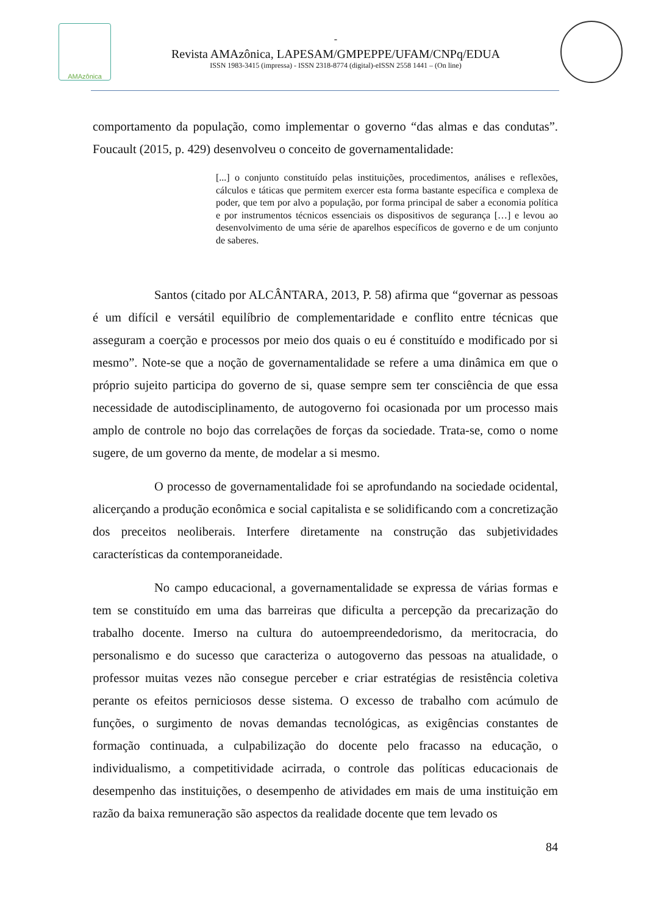AMAzônica
-
Revista AMAzônica, LAPESAM/GMPEPPE/UFAM/CNPq/EDUA
ISSN 1983-3415 (impressa) - ISSN 2318-8774 (digital)-eISSN 2558 1441 – (On line)
comportamento da população, como implementar o governo “das almas e das condutas”. Foucault (2015, p. 429) desenvolveu o conceito de governamentalidade:
[...] o conjunto constituído pelas instituições, procedimentos, análises e reflexões, cálculos e táticas que permitem exercer esta forma bastante específica e complexa de poder, que tem por alvo a população, por forma principal de saber a economia política e por instrumentos técnicos essenciais os dispositivos de segurança […] e levou ao desenvolvimento de uma série de aparelhos específicos de governo e de um conjunto de saberes.
Santos (citado por ALCÂNTARA, 2013, P. 58) afirma que “governar as pessoas é um difícil e versátil equilíbrio de complementaridade e conflito entre técnicas que asseguram a coerção e processos por meio dos quais o eu é constituído e modificado por si mesmo”. Note-se que a noção de governamentalidade se refere a uma dinâmica em que o próprio sujeito participa do governo de si, quase sempre sem ter consciência de que essa necessidade de autodisciplinamento, de autogoverno foi ocasionada por um processo mais amplo de controle no bojo das correlações de forças da sociedade. Trata-se, como o nome sugere, de um governo da mente, de modelar a si mesmo.
O processo de governamentalidade foi se aprofundando na sociedade ocidental, alicerçando a produção econômica e social capitalista e se solidificando com a concretização dos preceitos neoliberais. Interfere diretamente na construção das subjetividades características da contemporaneidade.
No campo educacional, a governamentalidade se expressa de várias formas e tem se constituído em uma das barreiras que dificulta a percepção da precarização do trabalho docente. Imerso na cultura do autoempreendedorismo, da meritocracia, do personalismo e do sucesso que caracteriza o autogoverno das pessoas na atualidade, o professor muitas vezes não consegue perceber e criar estratégias de resistência coletiva perante os efeitos perniciosos desse sistema. O excesso de trabalho com acúmulo de funções, o surgimento de novas demandas tecnológicas, as exigências constantes de formação continuada, a culpabilização do docente pelo fracasso na educação, o individualismo, a competitividade acirrada, o controle das políticas educacionais de desempenho das instituições, o desempenho de atividades em mais de uma instituição em razão da baixa remuneração são aspectos da realidade docente que tem levado os
84